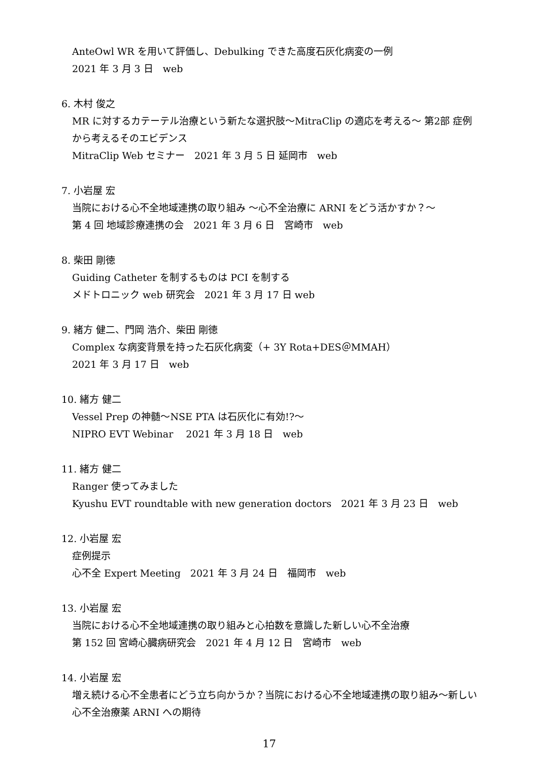AnteOwl WR を用いて評価し、Debulking できた高度石灰化病変の一例
2021 年 3 月 3 日　web
6. 木村 俊之
MR に対するカテーテル治療という新たな選択肢〜MitraClip の適応を考える〜 第2部 症例から考えるそのエビデンス
MitraClip Web セミナー　2021 年 3 月 5 日 延岡市　web
7. 小岩屋 宏
当院における心不全地域連携の取り組み 〜心不全治療に ARNI をどう活かすか？〜
第 4 回 地域診療連携の会　2021 年 3 月 6 日　宮崎市　web
8. 柴田 剛徳
Guiding Catheter を制するものは PCI を制する
メドトロニック web 研究会　2021 年 3 月 17 日 web
9. 緒方 健二、門岡 浩介、柴田 剛徳
Complex な病変背景を持った石灰化病変（+ 3Y Rota+DES＠MMAH）
2021 年 3 月 17 日　web
10. 緒方 健二
Vessel Prep の神髄〜NSE PTA は石灰化に有効!?〜
NIPRO EVT Webinar　 2021 年 3 月 18 日　web
11. 緒方 健二
Ranger 使ってみました
Kyushu EVT roundtable with new generation doctors　2021 年 3 月 23 日　web
12. 小岩屋 宏
症例提示
心不全 Expert Meeting　2021 年 3 月 24 日　福岡市　web
13. 小岩屋 宏
当院における心不全地域連携の取り組みと心拍数を意識した新しい心不全治療
第 152 回 宮崎心臓病研究会　2021 年 4 月 12 日　宮崎市　web
14. 小岩屋 宏
増え続ける心不全患者にどう立ち向かうか？当院における心不全地域連携の取り組み〜新しい心不全治療薬 ARNI への期待
17